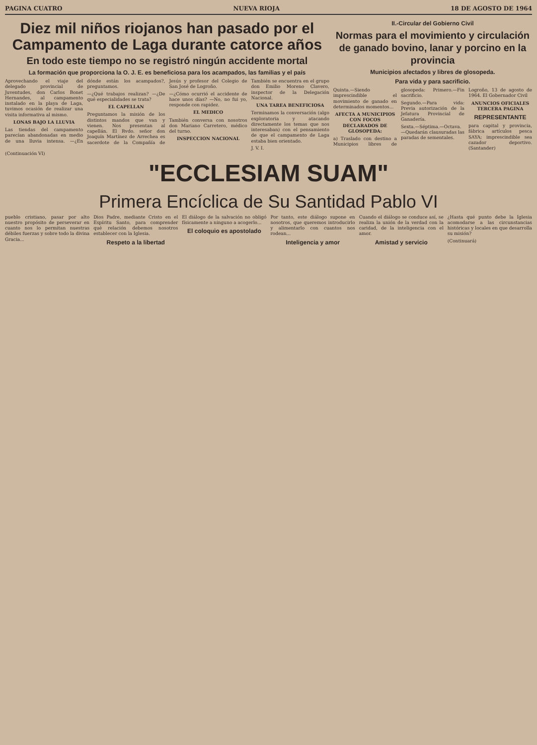PAGINA CUATRO NUEVA RIOJA 18 DE AGOSTO DE 1964
Diez mil niños riojanos han pasado por el Campamento de Laga durante catorce años
En todo este tiempo no se registró ningún accidente mortal
La formación que proporciona la O. J. E. es beneficiosa para los acampados, las familias y el país
Aprovechando el viaje del delegado provincial de Juventudes, don Carlos Bonet Hernandes, al campamento instalado en la playa de Laga, tuvimos ocasión de realizar una visita informativa al mismo.
LONAS BAJO LA LLUVIA
Las tiendas del campamento parecían abandonadas en medio de una lluvia intensa. —¿En dónde están los acampados?, preguntamos.
—¿Qué trabajos realizan? —¿De qué especialidades se trata?
EL CAPELLAN
Preguntamos la misión de los distintos mandos que van y vienen. Nos presentan al capellán. El Rvdo. señor don Joaquín Martínez de Arrechea es sacerdote de la Compañía de Jesús y profesor del Colegio de San José de Logroño.
—¿Cómo ocurrió el accidente de hace unos días? —No, no fui yo, responde con rapidez.
EL MEDICO
También conversa con nosotros don Mariano Carretero, médico del turno.
INSPECCION NACIONAL
También se encuentra en el grupo don Emilio Moreno Clavero, inspector de la Delegación Nacional.
UNA TAREA BENEFICIOSA
Terminamos la conversación (algo exploratoria y atacando directamente los temas que nos interesaban) con el pensamiento de que el campamento de Laga estaba bien orientado.
J. V. I.
II.-Circular del Gobierno Civil
Normas para el movimiento y circulación de ganado bovino, lanar y porcino en la provincia
Municipios afectados y libres de glosopeda.
Para vida y para sacrificio.
Quinta.—Siendo imprescindible el movimiento de ganado en determinados momentos...
AFECTA A MUNICIPIOS CON FOCOS DECLARADOS DE GLOSOPEDA:
a) Traslado con destino a Municipios libres de glosopeda: Primero.—Fin sacrificio.
Segundo.—Para vida: Previa autorización de la Jefatura Provincial de Ganadería.
Sexta.—Séptima.—Octava.—Quedarán clausuradas las paradas de sementales.
Logroño, 13 de agosto de 1964. El Gobernador Civil
ANUNCIOS OFICIALES TERCERA PAGINA
REPRESENTANTE
para capital y provincia, fábrica artículos pesca SAYA; imprescindible sea cazador deportivo. (Santander)
(Continuación VI)
"ECCLESIAM SUAM"
Primera Encíclica de Su Santidad Pablo VI
pueblo cristiano, pasar por alto nuestro propósito de perseverar en cuanto nos lo permitan nuestras débiles fuerzas y sobre todo la divina Gracia...
Dios Padre, mediante Cristo en el Espíritu Santo, para comprender qué relación debemos nosotros establecer con la Iglesia.
Respeto a la libertad
El diálogo de la salvación no obligó físicamente a ninguno a acogerlo...
El coloquio es apostolado
Por tanto, este diálogo supone en nosotros, que queremos introducirlo y alimentarlo con cuantos nos rodean...
Inteligencia y amor
Cuando el diálogo se conduce así, se realiza la unión de la verdad con la caridad, de la inteligencia con el amor.
Amistad y servicio
¿Hasta qué punto debe la Iglesia acomodarse a las circunstancias históricas y locales en que desarrolla su misión?
(Continuará)